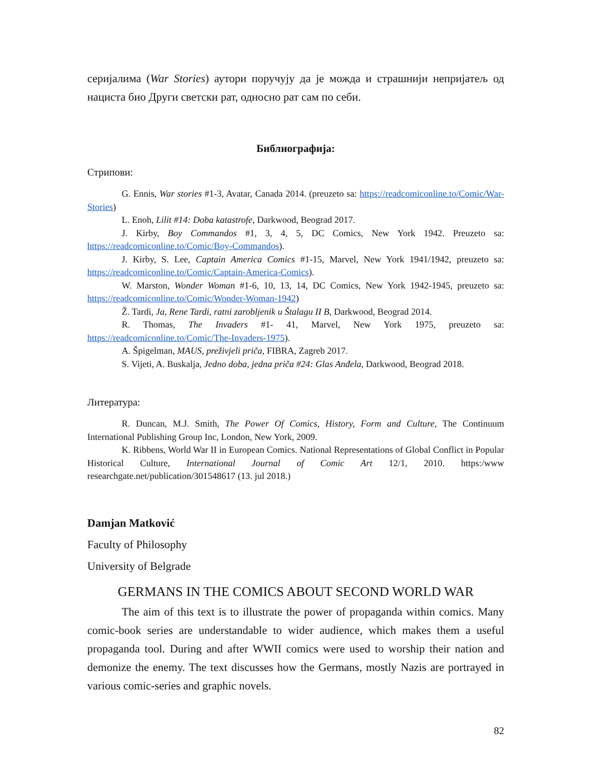серијалима (War Stories) аутори поручују да је можда и страшнији непријатељ од нациста био Други светски рат, односно рат сам по себи.
Библиографија:
Стрипови:
G. Ennis, War stories #1-3, Avatar, Canada 2014. (preuzeto sa: https://readcomiconline.to/Comic/War-Stories)
L. Enoh, Lilit #14: Doba katastrofe, Darkwood, Beograd 2017.
J. Kirby, Boy Commandos #1, 3, 4, 5, DC Comics, New York 1942. Preuzeto sa: https://readcomiconline.to/Comic/Boy-Commandos).
J. Kirby, S. Lee, Captain America Comics #1-15, Marvel, New York 1941/1942, preuzeto sa: https://readcomiconline.to/Comic/Captain-America-Comics).
W. Marston, Wonder Woman #1-6, 10, 13, 14, DC Comics, New York 1942-1945, preuzeto sa: https://readcomiconline.to/Comic/Wonder-Woman-1942)
Ž. Tardi, Ja, Rene Tardi, ratni zarobljenik u Štalagu II B, Darkwood, Beograd 2014.
R. Thomas, The Invaders #1- 41, Marvel, New York 1975, preuzeto sa: https://readcomiconline.to/Comic/The-Invaders-1975).
A. Špigelman, MAUS, preživjeli priča, FIBRA, Zagreb 2017.
S. Vijeti, A. Buskalja, Jedno doba, jedna priča #24: Glas Anđela, Darkwood, Beograd 2018.
Литература:
R. Duncan, M.J. Smith, The Power Of Comics, History, Form and Culture, The Continuum International Publishing Group Inc, London, New York, 2009.
K. Ribbens, World War II in European Comics. National Representations of Global Conflict in Popular Historical Culture, International Journal of Comic Art 12/1, 2010. https:/www researchgate.net/publication/301548617 (13. jul 2018.)
Damjan Matković
Faculty of Philosophy
University of Belgrade
GERMANS IN THE COMICS ABOUT SECOND WORLD WAR
The aim of this text is to illustrate the power of propaganda within comics. Many comic-book series are understandable to wider audience, which makes them a useful propaganda tool. During and after WWII comics were used to worship their nation and demonize the enemy. The text discusses how the Germans, mostly Nazis are portrayed in various comic-series and graphic novels.
82